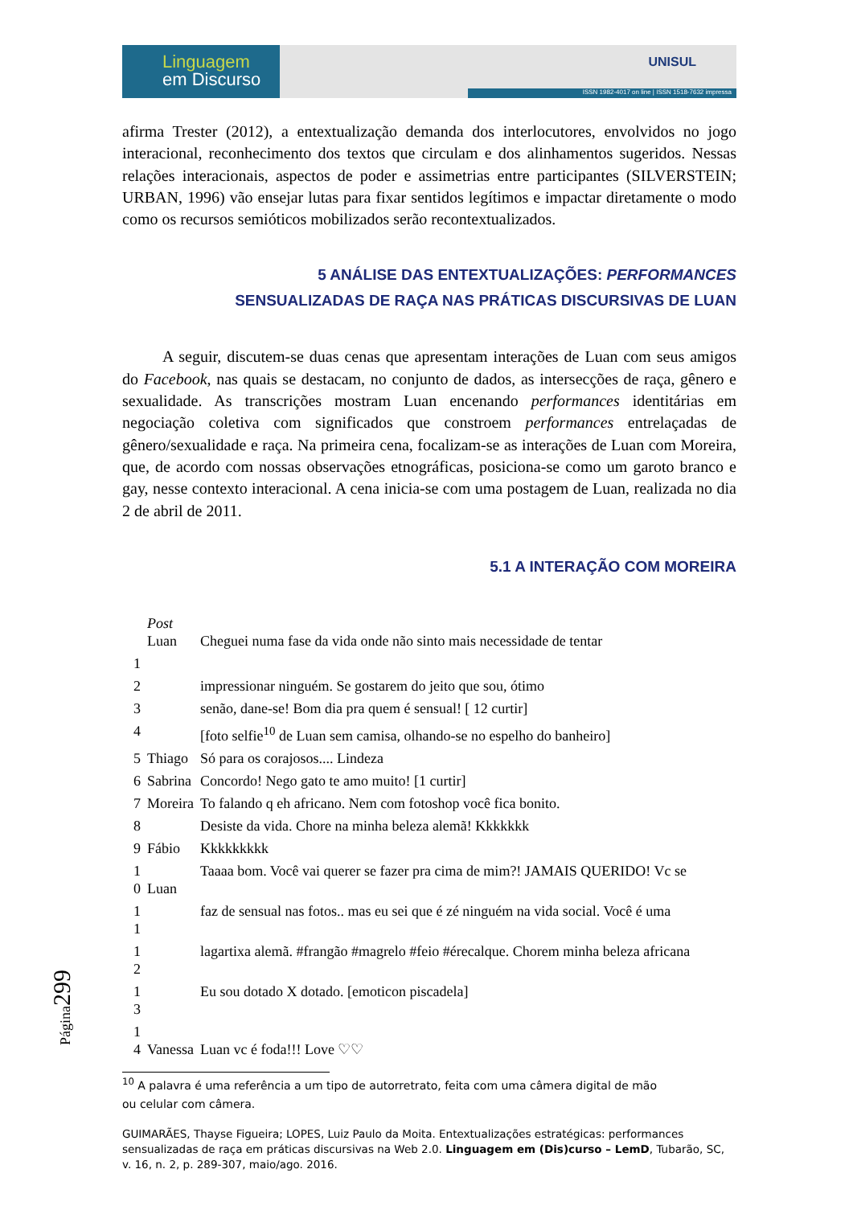Linguagem
em Discurso
UNISUL
ISSN 1982-4017 on line | ISSN 1518-7632 impressa
afirma Trester (2012), a entextualização demanda dos interlocutores, envolvidos no jogo interacional, reconhecimento dos textos que circulam e dos alinhamentos sugeridos. Nessas relações interacionais, aspectos de poder e assimetrias entre participantes (SILVERSTEIN; URBAN, 1996) vão ensejar lutas para fixar sentidos legítimos e impactar diretamente o modo como os recursos semióticos mobilizados serão recontextualizados.
5 ANÁLISE DAS ENTEXTUALIZAÇÕES: PERFORMANCES
SENSUALIZADAS DE RAÇA NAS PRÁTICAS DISCURSIVAS DE LUAN
A seguir, discutem-se duas cenas que apresentam interações de Luan com seus amigos do Facebook, nas quais se destacam, no conjunto de dados, as intersecções de raça, gênero e sexualidade. As transcrições mostram Luan encenando performances identitárias em negociação coletiva com significados que constroem performances entrelaçadas de gênero/sexualidade e raça. Na primeira cena, focalizam-se as interações de Luan com Moreira, que, de acordo com nossas observações etnográficas, posiciona-se como um garoto branco e gay, nesse contexto interacional. A cena inicia-se com uma postagem de Luan, realizada no dia 2 de abril de 2011.
5.1 A INTERAÇÃO COM MOREIRA
| | Post Luan | Cheguei numa fase da vida onde não sinto mais necessidade de tentar |
| 1 | | |
| 2 | | impressionar ninguém. Se gostarem do jeito que sou, ótimo |
| 3 | | senão, dane-se! Bom dia pra quem é sensual! [ 12 curtir] |
| 4 | | [foto selfie<sup>10</sup> de Luan sem camisa, olhando-se no espelho do banheiro] |
| 5 | Thiago | Só para os corajosos.... Lindeza |
| 6 | Sabrina | Concordo! Nego gato te amo muito! [1 curtir] |
| 7 | Moreira | To falando q eh africano. Nem com fotoshop você fica bonito. |
| 8 | | Desiste da vida. Chore na minha beleza alemã! Kkkkkkk |
| 9 | Fábio | Kkkkkkkkk |
| 1 0 | Luan | Taaaa bom. Você vai querer se fazer pra cima de mim?! JAMAIS QUERIDO! Vc se |
| 1 1 | | faz de sensual nas fotos.. mas eu sei que é zé ninguém na vida social. Você é uma |
| 1 2 | | lagartixa alemã. #frangão #magrelo #feio #érecalque. Chorem minha beleza africana |
| 1 3 | | Eu sou dotado X dotado. [emoticon piscadela] |
| 1 4 | Vanessa | Luan vc é foda!!! Love ♡♡ |
<sup>10</sup> A palavra é uma referência a um tipo de autorretrato, feita com uma câmera digital de mão
ou celular com câmera.
GUIMARÃES, Thayse Figueira; LOPES, Luiz Paulo da Moita. Entextualizações estratégicas: performances sensualizadas de raça em práticas discursivas na Web 2.0. Linguagem em (Dis)curso – LemD, Tubarão, SC, v. 16, n. 2, p. 289-307, maio/ago. 2016.
Página299